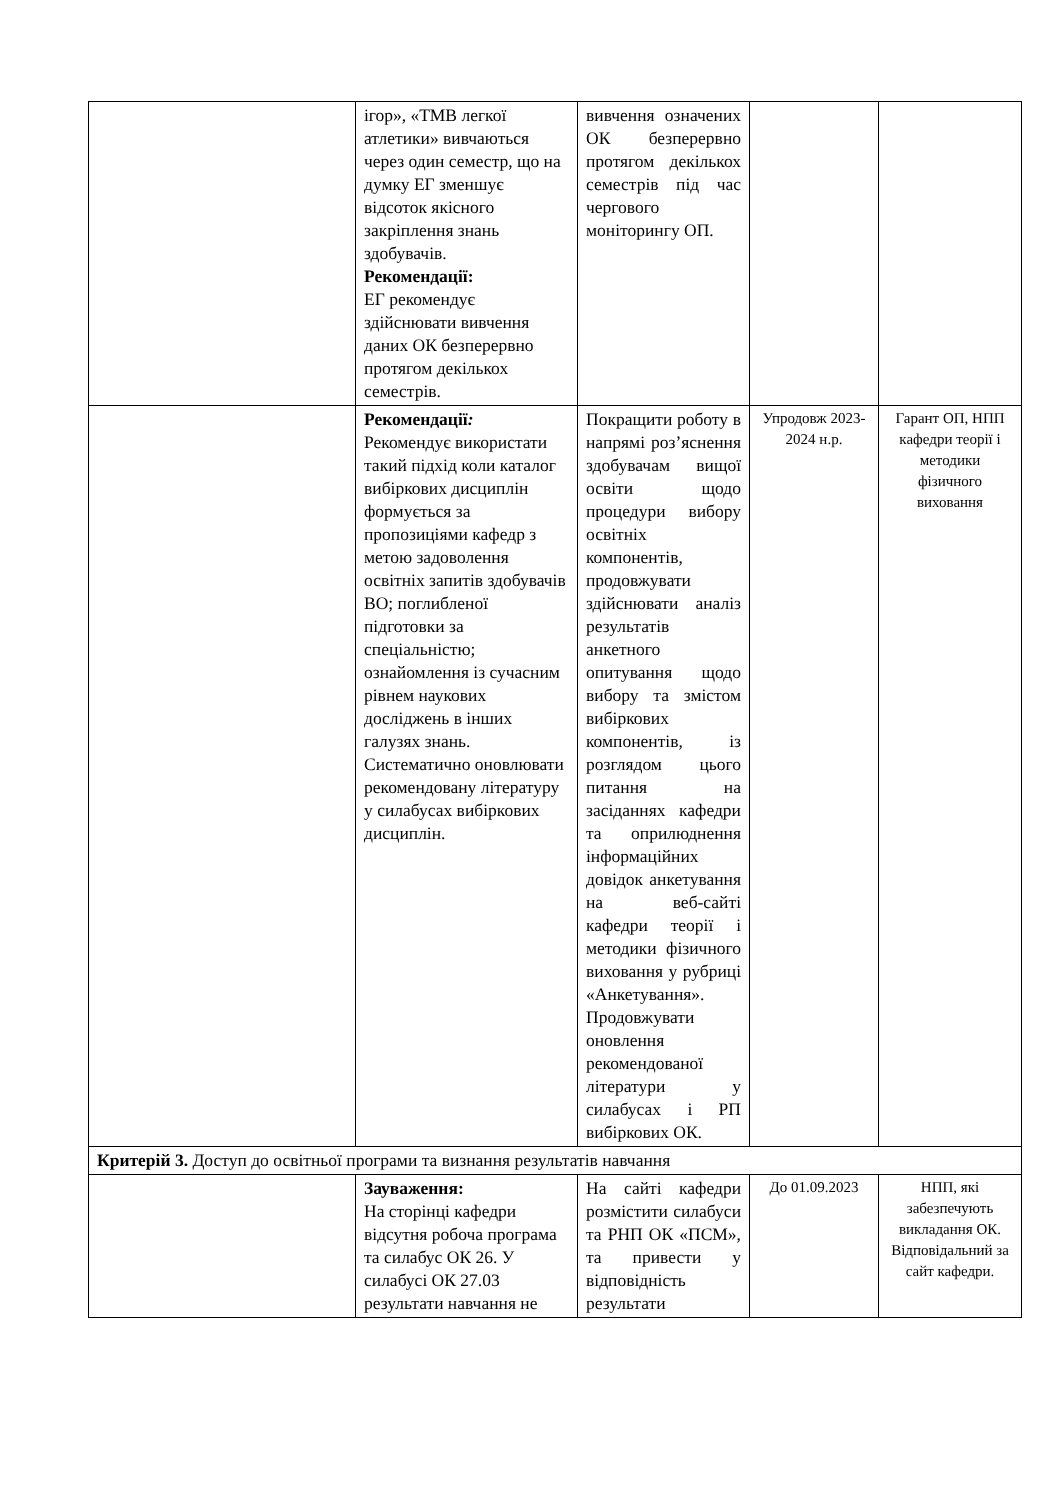| | ігор», «ТМВ легкої атлетики» вивчаються через один семестр, що на думку ЕГ зменшує відсоток якісного закріплення знань здобувачів. Рекомендації: ЕГ рекомендує здійснювати вивчення даних ОК безперервно протягом декількох семестрів. | вивчення означених ОК безперервно протягом декількох семестрів під час чергового моніторингу ОП. | | |
| | Рекомендації : Рекомендує використати такий підхід коли каталог вибіркових дисциплін формується за пропозиціями кафедр з метою задоволення освітніх запитів здобувачів ВО; поглибленої підготовки за спеціальністю; ознайомлення із сучасним рівнем наукових досліджень в інших галузях знань. Систематично оновлювати рекомендовану літературу у силабусах вибіркових дисциплін. | Покращити роботу в напрямі роз’яснення здобувачам вищої освіти щодо процедури вибору освітніх компонентів, продовжувати здійснювати аналіз результатів анкетного опитування щодо вибору та змістом вибіркових компонентів, із розглядом цього питання на засіданнях кафедри та оприлюднення інформаційних довідок анкетування на веб-сайті кафедри теорії і методики фізичного виховання у рубриці «Анкетування». Продовжувати оновлення рекомендованої літератури у силабусах і РП вибіркових ОК. | Упродовж 2023-2024 н.р. | Гарант ОП, НПП кафедри теорії і методики фізичного виховання |
| Критерій 3. Доступ до освітньої програми та визнання результатів навчання | | | | |
| | Зауваження: На сторінці кафедри відсутня робоча програма та силабус ОК 26. У силабусі ОК 27.03 результати навчання не | На сайті кафедри розмістити силабуси та РНП ОК «ПСМ», та привести у відповідність результати | До 01.09.2023 | НПП, які забезпечують викладання ОК. Відповідальний за сайт кафедри. |